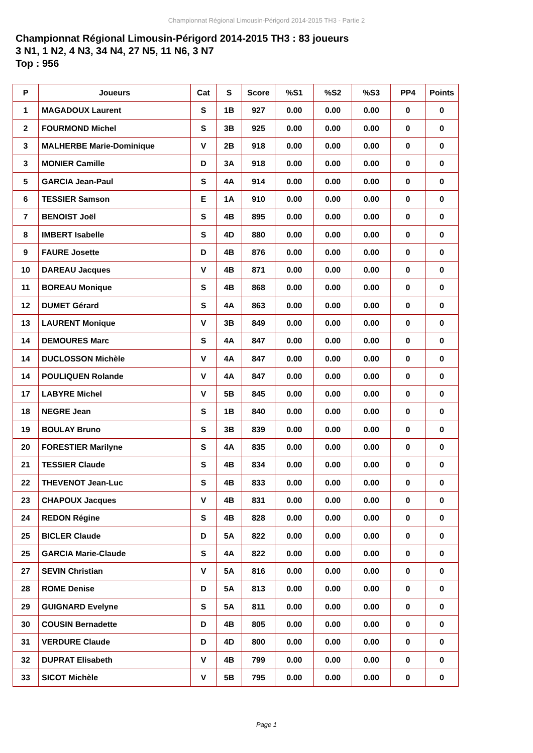Championnat Régional Limousin-Périgord 2014-2015 TH3 - Partie 2
Championnat Régional Limousin-Périgord 2014-2015 TH3 : 83 joueurs
3 N1, 1 N2, 4 N3, 34 N4, 27 N5, 11 N6, 3 N7
Top : 956
| P | Joueurs | Cat | S | Score | %S1 | %S2 | %S3 | PP4 | Points |
| --- | --- | --- | --- | --- | --- | --- | --- | --- | --- |
| 1 | MAGADOUX Laurent | S | 1B | 927 | 0.00 | 0.00 | 0.00 | 0 | 0 |
| 2 | FOURMOND Michel | S | 3B | 925 | 0.00 | 0.00 | 0.00 | 0 | 0 |
| 3 | MALHERBE Marie-Dominique | V | 2B | 918 | 0.00 | 0.00 | 0.00 | 0 | 0 |
| 3 | MONIER Camille | D | 3A | 918 | 0.00 | 0.00 | 0.00 | 0 | 0 |
| 5 | GARCIA Jean-Paul | S | 4A | 914 | 0.00 | 0.00 | 0.00 | 0 | 0 |
| 6 | TESSIER Samson | E | 1A | 910 | 0.00 | 0.00 | 0.00 | 0 | 0 |
| 7 | BENOIST Joël | S | 4B | 895 | 0.00 | 0.00 | 0.00 | 0 | 0 |
| 8 | IMBERT Isabelle | S | 4D | 880 | 0.00 | 0.00 | 0.00 | 0 | 0 |
| 9 | FAURE Josette | D | 4B | 876 | 0.00 | 0.00 | 0.00 | 0 | 0 |
| 10 | DAREAU Jacques | V | 4B | 871 | 0.00 | 0.00 | 0.00 | 0 | 0 |
| 11 | BOREAU Monique | S | 4B | 868 | 0.00 | 0.00 | 0.00 | 0 | 0 |
| 12 | DUMET Gérard | S | 4A | 863 | 0.00 | 0.00 | 0.00 | 0 | 0 |
| 13 | LAURENT Monique | V | 3B | 849 | 0.00 | 0.00 | 0.00 | 0 | 0 |
| 14 | DEMOURES Marc | S | 4A | 847 | 0.00 | 0.00 | 0.00 | 0 | 0 |
| 14 | DUCLOSSON Michèle | V | 4A | 847 | 0.00 | 0.00 | 0.00 | 0 | 0 |
| 14 | POULIQUEN Rolande | V | 4A | 847 | 0.00 | 0.00 | 0.00 | 0 | 0 |
| 17 | LABYRE Michel | V | 5B | 845 | 0.00 | 0.00 | 0.00 | 0 | 0 |
| 18 | NEGRE Jean | S | 1B | 840 | 0.00 | 0.00 | 0.00 | 0 | 0 |
| 19 | BOULAY Bruno | S | 3B | 839 | 0.00 | 0.00 | 0.00 | 0 | 0 |
| 20 | FORESTIER Marilyne | S | 4A | 835 | 0.00 | 0.00 | 0.00 | 0 | 0 |
| 21 | TESSIER Claude | S | 4B | 834 | 0.00 | 0.00 | 0.00 | 0 | 0 |
| 22 | THEVENOT Jean-Luc | S | 4B | 833 | 0.00 | 0.00 | 0.00 | 0 | 0 |
| 23 | CHAPOUX Jacques | V | 4B | 831 | 0.00 | 0.00 | 0.00 | 0 | 0 |
| 24 | REDON Régine | S | 4B | 828 | 0.00 | 0.00 | 0.00 | 0 | 0 |
| 25 | BICLER Claude | D | 5A | 822 | 0.00 | 0.00 | 0.00 | 0 | 0 |
| 25 | GARCIA Marie-Claude | S | 4A | 822 | 0.00 | 0.00 | 0.00 | 0 | 0 |
| 27 | SEVIN Christian | V | 5A | 816 | 0.00 | 0.00 | 0.00 | 0 | 0 |
| 28 | ROME Denise | D | 5A | 813 | 0.00 | 0.00 | 0.00 | 0 | 0 |
| 29 | GUIGNARD Evelyne | S | 5A | 811 | 0.00 | 0.00 | 0.00 | 0 | 0 |
| 30 | COUSIN Bernadette | D | 4B | 805 | 0.00 | 0.00 | 0.00 | 0 | 0 |
| 31 | VERDURE Claude | D | 4D | 800 | 0.00 | 0.00 | 0.00 | 0 | 0 |
| 32 | DUPRAT Elisabeth | V | 4B | 799 | 0.00 | 0.00 | 0.00 | 0 | 0 |
| 33 | SICOT Michèle | V | 5B | 795 | 0.00 | 0.00 | 0.00 | 0 | 0 |
Page 1